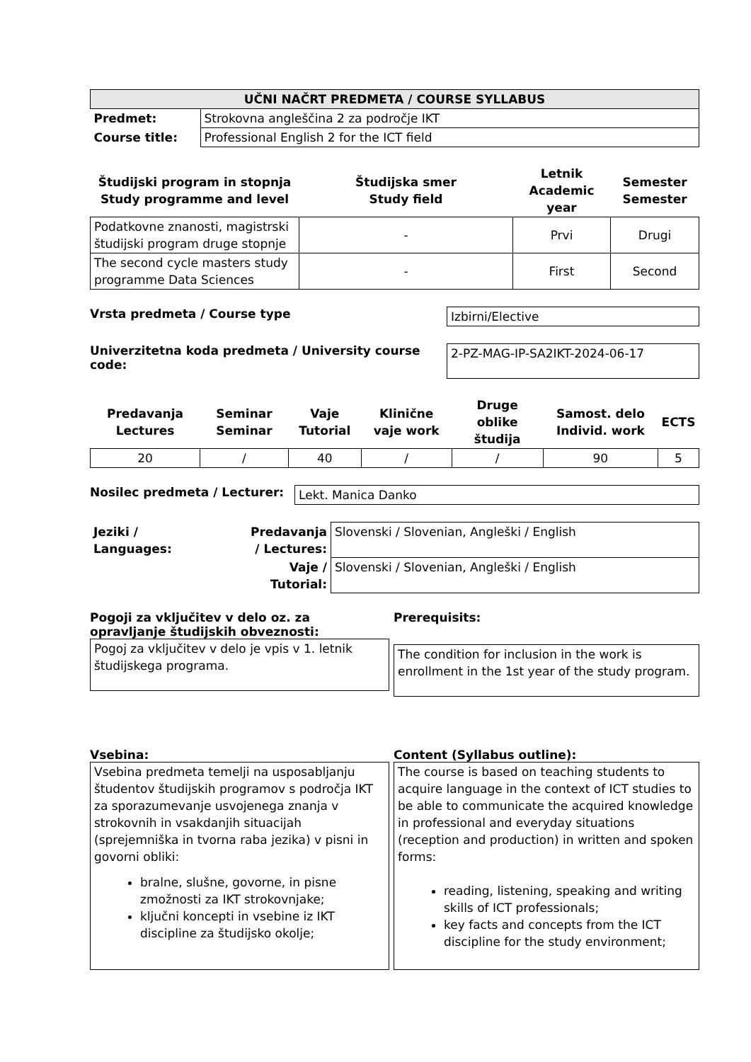| UČNI NAČRT PREDMETA / COURSE SYLLABUS | |
| --- | --- |
| Predmet: | Strokovna angleščina 2 za področje IKT |
| Course title: | Professional English 2 for the ICT field |
| Študijski program in stopnja Study programme and level | Študijska smer Study field | Letnik Academic year | Semester Semester |
| --- | --- | --- | --- |
| Podatkovne znanosti, magistrski študijski program druge stopnje | - | Prvi | Drugi |
| The second cycle masters study programme Data Sciences | - | First | Second |
Vrsta predmeta / Course type
Izbirni/Elective
Univerzitetna koda predmeta / University course code:
2-PZ-MAG-IP-SA2IKT-2024-06-17
| Predavanja Lectures | Seminar Seminar | Vaje Tutorial | Klinične vaje work | Druge oblike študija | Samost. delo Individ. work | ECTS |
| --- | --- | --- | --- | --- | --- | --- |
| 20 | / | 40 | / | / | 90 | 5 |
Nosilec predmeta / Lecturer:
Lekt. Manica Danko
| Jeziki / Languages: | Predavanja / Lectures: | Slovenski / Slovenian, Angleški / English |
| | Vaje / Tutorial: | Slovenski / Slovenian, Angleški / English |
Pogoji za vključitev v delo oz. za opravljanje študijskih obveznosti:
Pogoj za vključitev v delo je vpis v 1. letnik študijskega programa.
Prerequisits:
The condition for inclusion in the work is enrollment in the 1st year of the study program.
Vsebina:
Vsebina predmeta temelji na usposabljanju študentov študijskih programov s področja IKT za sporazumevanje usvojenega znanja v strokovnih in vsakdanjih situacijah (sprejemniška in tvorna raba jezika) v pisni in govorni obliki:
bralne, slušne, govorne, in pisne zmožnosti za IKT strokovnjake;
ključni koncepti in vsebine iz IKT discipline za študijsko okolje;
Content (Syllabus outline):
The course is based on teaching students to acquire language in the context of ICT studies to be able to communicate the acquired knowledge in professional and everyday situations (reception and production) in written and spoken forms:
reading, listening, speaking and writing skills of ICT professionals;
key facts and concepts from the ICT discipline for the study environment;